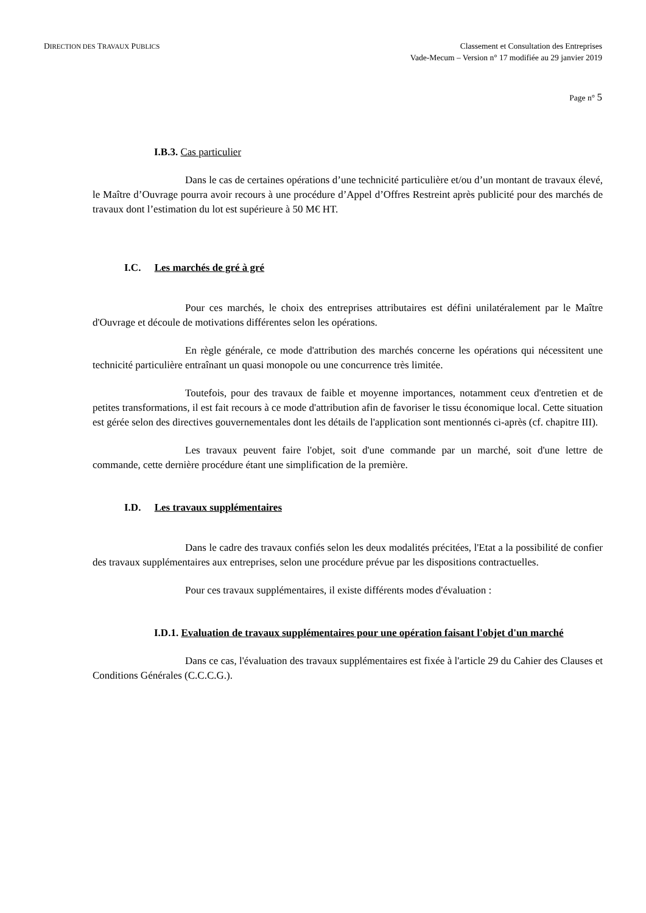DIRECTION DES TRAVAUX PUBLICS
Classement et Consultation des Entreprises
Vade-Mecum – Version n° 17 modifiée au 29 janvier 2019
Page n° 5
I.B.3. Cas particulier
Dans le cas de certaines opérations d’une technicité particulière et/ou d’un montant de travaux élevé, le Maître d’Ouvrage pourra avoir recours à une procédure d’Appel d’Offres Restreint après publicité pour des marchés de travaux dont l’estimation du lot est supérieure à 50 M€ HT.
I.C. Les marchés de gré à gré
Pour ces marchés, le choix des entreprises attributaires est défini unilatéralement par le Maître d'Ouvrage et découle de motivations différentes selon les opérations.
En règle générale, ce mode d'attribution des marchés concerne les opérations qui nécessitent une technicité particulière entraînant un quasi monopole ou une concurrence très limitée.
Toutefois, pour des travaux de faible et moyenne importances, notamment ceux d'entretien et de petites transformations, il est fait recours à ce mode d'attribution afin de favoriser le tissu économique local. Cette situation est gérée selon des directives gouvernementales dont les détails de l'application sont mentionnés ci-après (cf. chapitre III).
Les travaux peuvent faire l'objet, soit d'une commande par un marché, soit d'une lettre de commande, cette dernière procédure étant une simplification de la première.
I.D. Les travaux supplémentaires
Dans le cadre des travaux confiés selon les deux modalités précitées, l'Etat a la possibilité de confier des travaux supplémentaires aux entreprises, selon une procédure prévue par les dispositions contractuelles.
Pour ces travaux supplémentaires, il existe différents modes d'évaluation :
I.D.1. Evaluation de travaux supplémentaires pour une opération faisant l'objet d'un marché
Dans ce cas, l'évaluation des travaux supplémentaires est fixée à l'article 29 du Cahier des Clauses et Conditions Générales (C.C.C.G.).